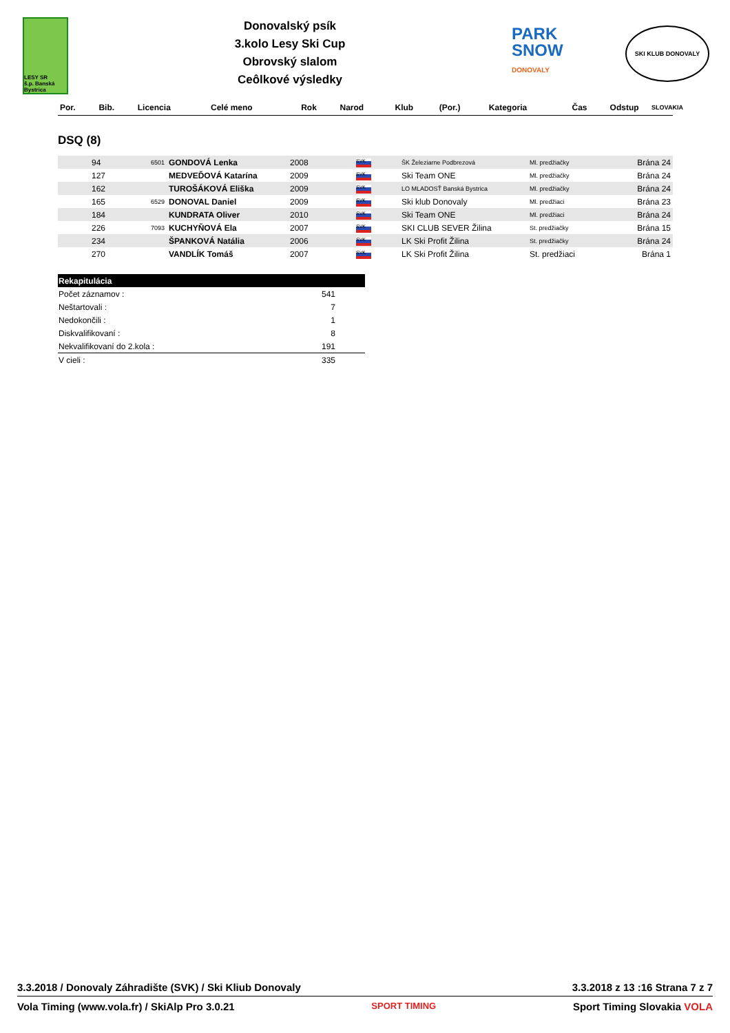LESY SR
š.p. Banská Bystrica
Donovalský psík
3.kolo Lesy Ski Cup
Obrovský slalom
Ceôlkové výsledky
PARK
SNOW
DONOVALY
SKI KLUB DONOVALY SLOVAKIA
| Por. | Bib. | Licencia | Celé meno | Rok | Narod | Klub | (Por.) | Kategoria | Čas | Odstup |
| --- | --- | --- | --- | --- | --- | --- | --- | --- | --- | --- |
DSQ (8)
| | 94 | 6501 | GONDOVÁ Lenka | 2008 | SVK | ŠK Železiarne Podbrezová | Ml. predžiačky | Brána 24 |
| | 127 | | MEDVEĎOVÁ Katarína | 2009 | SVK | Ski Team ONE | Ml. predžiačky | Brána 24 |
| | 162 | | TUROŠÁKOVÁ Eliška | 2009 | SVK | LO MLADOSŤ Banská Bystrica | Ml. predžiačky | Brána 24 |
| | 165 | 6529 | DONOVAL Daniel | 2009 | SVK | Ski klub Donovaly | Ml. predžiaci | Brána 23 |
| | 184 | | KUNDRATA Oliver | 2010 | SVK | Ski Team ONE | Ml. predžiaci | Brána 24 |
| | 226 | 7093 | KUCHYŇOVÁ Ela | 2007 | SVK | SKI CLUB SEVER Žilina | St. predžiačky | Brána 15 |
| | 234 | | ŠPANKOVÁ Natália | 2006 | SVK | LK Ski Profit Žilina | St. predžiačky | Brána 24 |
| | 270 | | VANDLÍK Tomáš | 2007 | SVK | LK Ski Profit Žilina | St. predžiaci | Brána 1 |
| Rekapitulácia | | |
| Počet záznamov : | 541 | |
| Neštartovali : | 7 | |
| Nedokončili : | 1 | |
| Diskvalifikovaní : | 8 | |
| Nekvalifikovaní do 2.kola : | 191 | |
| V cieli : | 335 | |
3.3.2018 / Donovaly Záhradište (SVK) / Ski Kliub Donovaly 3.3.2018 z 13 :16 Strana 7 z 7
Vola Timing (www.vola.fr) / SkiAlp Pro 3.0.21 SPORT TIMING Sport Timing Slovakia VOLA